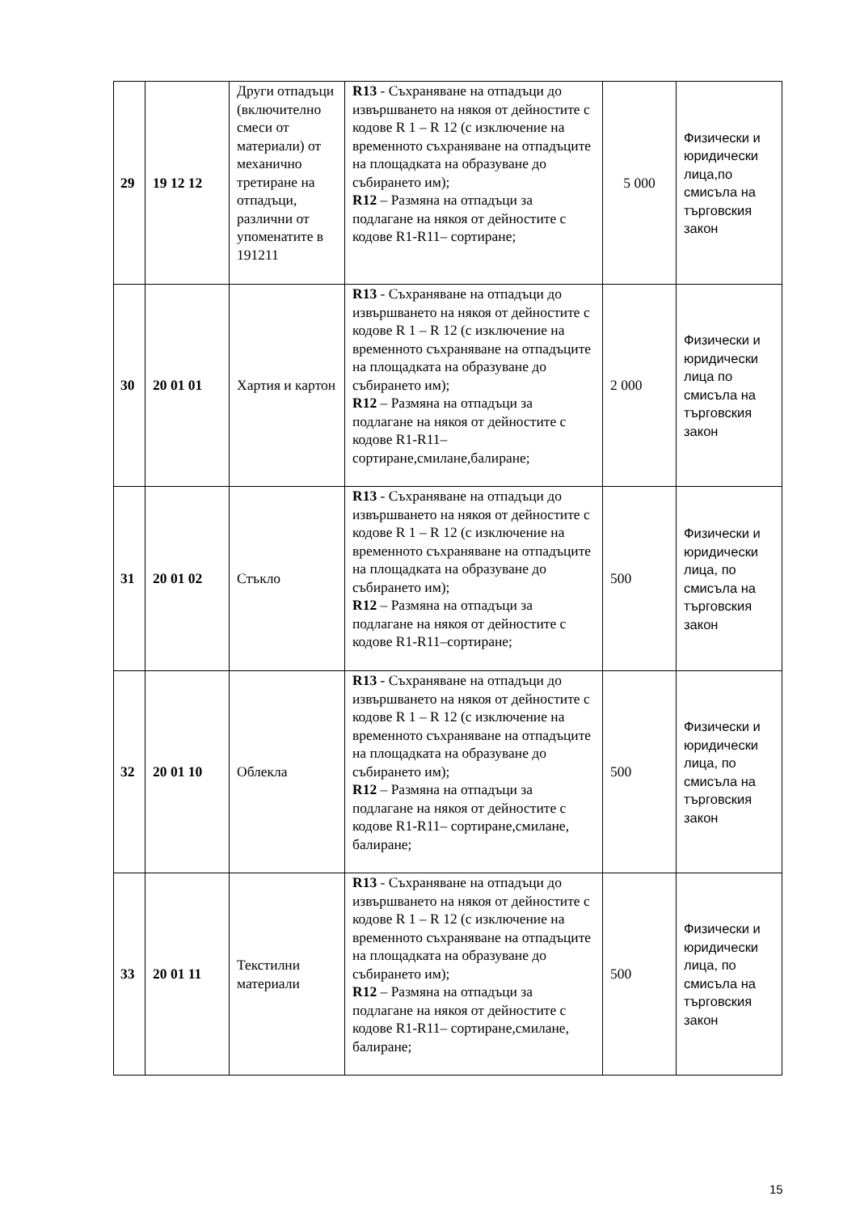| 29 | 19 12 12 | Други отпадъци (включително смеси от материали) от механично третиране на отпадъци, различни от упоменатите в 191211 | R13 - Съхраняване на отпадъци до извършването на някоя от дейностите с кодове R 1 – R 12 (с изключение на временното съхраняване на отпадъците на площадката на образуване до събирането им); R12 – Размяна на отпадъци за подлагане на някоя от дейностите с кодове R1-R11– сортиране; | 5 000 | Физически и юридически лица,по смисъла на търговския закон |
| 30 | 20 01 01 | Хартия и картон | R13 - Съхраняване на отпадъци до извършването на някоя от дейностите с кодове R 1 – R 12 (с изключение на временното съхраняване на отпадъците на площадката на образуване до събирането им); R12 – Размяна на отпадъци за подлагане на някоя от дейностите с кодове R1-R11– сортиране,смилане,балиране; | 2 000 | Физически и юридически лица по смисъла на търговския закон |
| 31 | 20 01 02 | Стъкло | R13 - Съхраняване на отпадъци до извършването на някоя от дейностите с кодове R 1 – R 12 (с изключение на временното съхраняване на отпадъците на площадката на образуване до събирането им); R12 – Размяна на отпадъци за подлагане на някоя от дейностите с кодове R1-R11–сортиране; | 500 | Физически и юридически лица, по смисъла на търговския закон |
| 32 | 20 01 10 | Облекла | R13 - Съхраняване на отпадъци до извършването на някоя от дейностите с кодове R 1 – R 12 (с изключение на временното съхраняване на отпадъците на площадката на образуване до събирането им); R12 – Размяна на отпадъци за подлагане на някоя от дейностите с кодове R1-R11– сортиране,смилане, балиране; | 500 | Физически и юридически лица, по смисъла на търговския закон |
| 33 | 20 01 11 | Текстилни материали | R13 - Съхраняване на отпадъци до извършването на някоя от дейностите с кодове R 1 – R 12 (с изключение на временното съхраняване на отпадъците на площадката на образуване до събирането им); R12 – Размяна на отпадъци за подлагане на някоя от дейностите с кодове R1-R11– сортиране,смилане, балиране; | 500 | Физически и юридически лица, по смисъла на търговския закон |
15